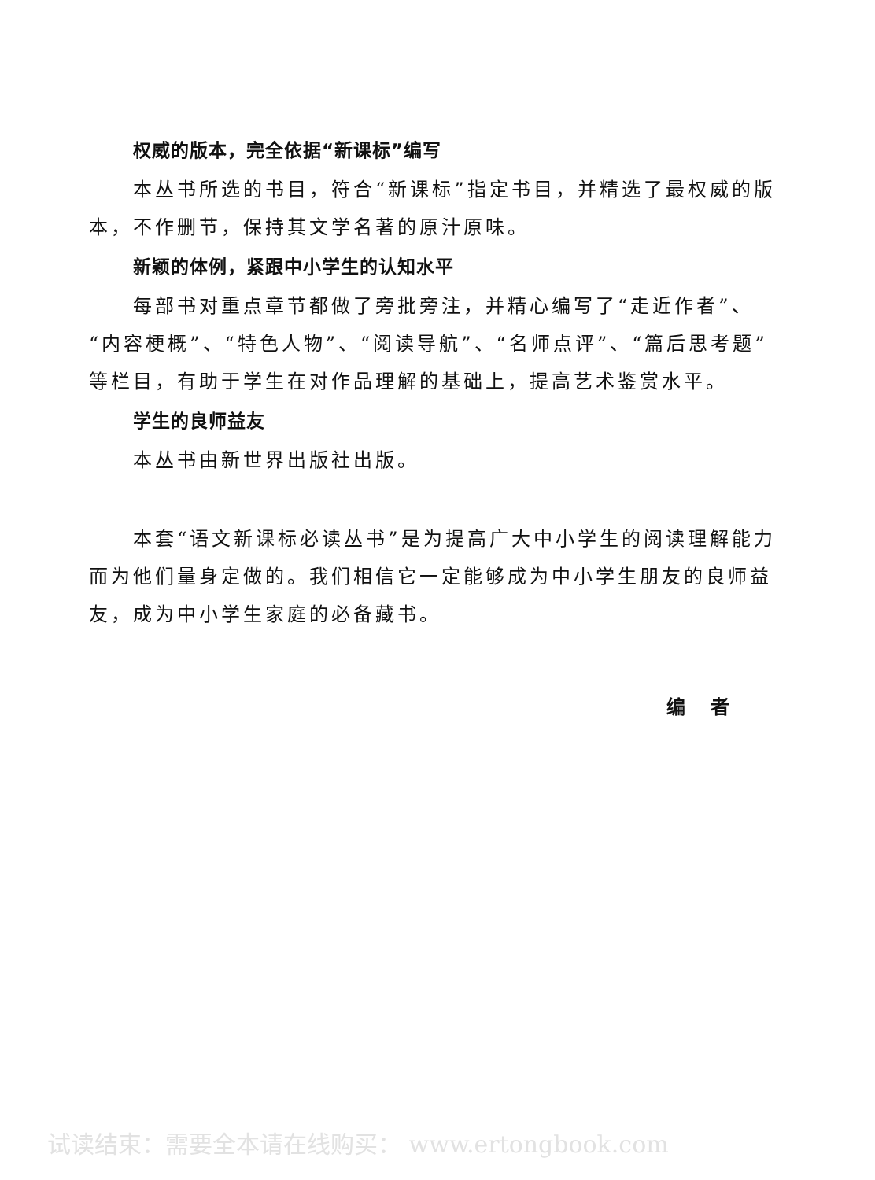权威的版本，完全依据“新课标”编写
本丛书所选的书目，符合“新课标”指定书目，并精选了最权威的版本，不作删节，保持其文学名著的原汁原味。
新颖的体例，紧跟中小学生的认知水平
每部书对重点章节都做了旁批旁注，并精心编写了“走近作者”、“内容梗概”、“特色人物”、“阅读导航”、“名师点评”、“篇后思考题”等栏目，有助于学生在对作品理解的基础上，提高艺术鉴赏水平。
学生的良师益友
本丛书由新世界出版社出版。
本套“语文新课标必读丛书”是为提高广大中小学生的阅读理解能力而为他们量身定做的。我们相信它一定能够成为中小学生朋友的良师益友，成为中小学生家庭的必备藏书。
编　者
试读结束：需要全本请在线购买： www.ertongbook.com